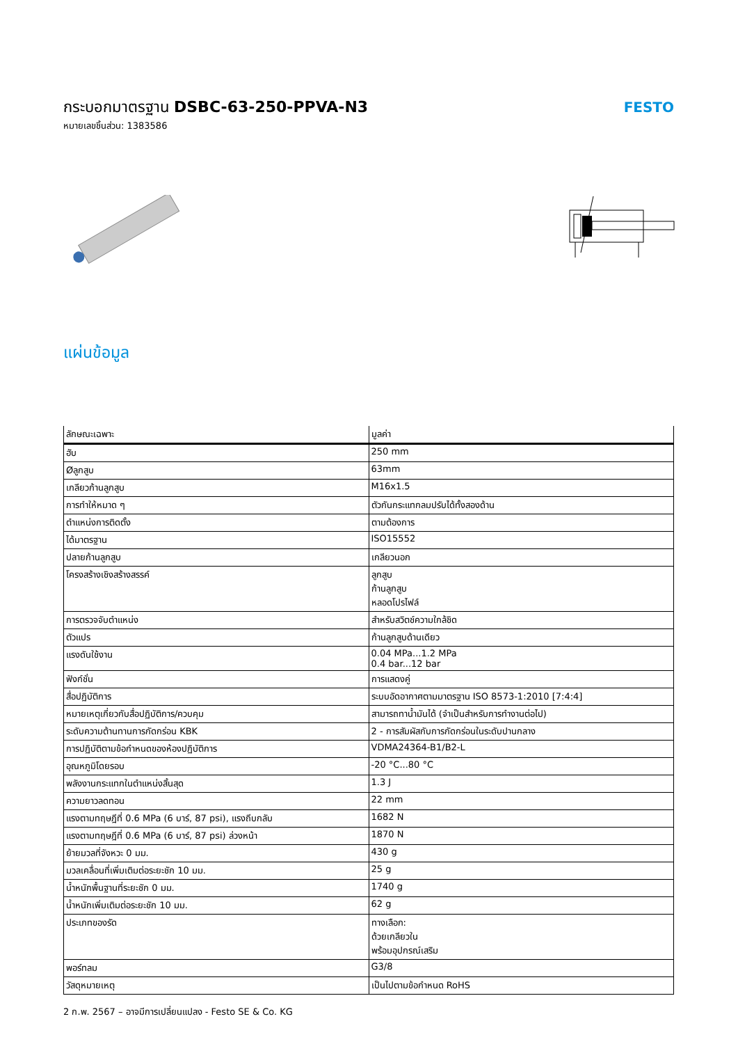กระบอกมาตรฐาน DSBC-63-250-PPVA-N3
หมายเลขชิ้นส่วน: 1383586
FESTO
แผ่นข้อมูล
| ลักษณะเฉพาะ | มูลค่า |
| --- | --- |
| ฮับ | 250 mm |
| Øลูกสูบ | 63mm |
| เกลียวก้านลูกสูบ | M16x1.5 |
| การทำให้หมาด ๆ | ตัวกันกระแทกลมปรับได้ทั้งสองด้าน |
| ตำแหน่งการติดตั้ง | ตามต้องการ |
| ได้มาตรฐาน | ISO15552 |
| ปลายก้านลูกสูบ | เกลียวนอก |
| โครงสร้างเชิงสร้างสรรค์ | ลูกสูบ ก้านลูกสูบ หลอดโปรไฟล์ |
| การตรวจจับตำแหน่ง | สำหรับสวิตช์ความใกล้ชิด |
| ตัวแปร | ก้านลูกสูบด้านเดียว |
| แรงดันใช้งาน | 0.04 MPa...1.2 MPa 0.4 bar...12 bar |
| ฟังก์ชั่น | การแสดงคู่ |
| สื่อปฏิบัติการ | ระบบอัดอากาศตามมาตรฐาน ISO 8573-1:2010 [7:4:4] |
| หมายเหตุเกี่ยวกับสื่อปฏิบัติการ/ควบคุม | สามารถทาน้ำมันได้ (จำเป็นสำหรับการทำงานต่อไป) |
| ระดับความต้านทานการกัดกร่อน KBK | 2 - การสัมผัสกับการกัดกร่อนในระดับปานกลาง |
| การปฏิบัติตามข้อกำหนดของห้องปฏิบัติการ | VDMA24364-B1/B2-L |
| อุณหภูมิโดยรอบ | -20 °C...80 °C |
| พลังงานกระแทกในตำแหน่งสิ้นสุด | 1.3 J |
| ความยาวลดทอน | 22 mm |
| แรงตามทฤษฎีที่ 0.6 MPa (6 บาร์, 87 psi), แรงถีบกลับ | 1682 N |
| แรงตามทฤษฎีที่ 0.6 MPa (6 บาร์, 87 psi) ล่วงหน้า | 1870 N |
| ย้ายมวลที่จังหวะ 0 มม. | 430 g |
| มวลเคลื่อนที่เพิ่มเติมต่อระยะชัก 10 มม. | 25 g |
| น้ำหนักพื้นฐานที่ระยะชัก 0 มม. | 1740 g |
| น้ำหนักเพิ่มเติมต่อระยะชัก 10 มม. | 62 g |
| ประเภทของรัด | ทางเลือก: ด้วยเกลียวใน พร้อมอุปกรณ์เสริม |
| พอร์ทลม | G3/8 |
| วัสดุหมายเหตุ | เป็นไปตามข้อกำหนด RoHS |
2 ก.พ. 2567 – อาจมีการเปลี่ยนแปลง - Festo SE & Co. KG